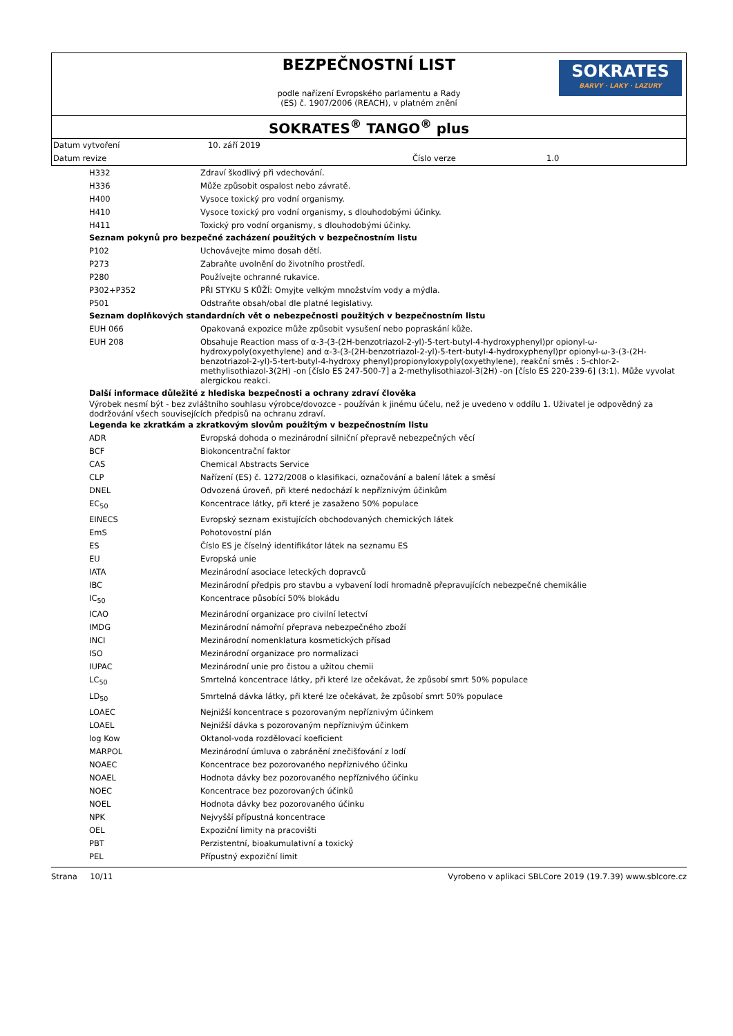BEZPEČNOSTNÍ LIST
podle nařízení Evropského parlamentu a Rady
(ES) č. 1907/2006 (REACH), v platném znění
SOKRATES
BARVY · LAKY · LAZURY
SOKRATES<sup>®</sup> TANGO<sup>®</sup> plus
| Datum vytvoření | 10. září 2019 | | |
| Datum revize | | Číslo verze | 1.0 |
| | H332 | Zdraví škodlivý při vdechování. |
| | H336 | Může způsobit ospalost nebo závratě. |
| | H400 | Vysoce toxický pro vodní organismy. |
| | H410 | Vysoce toxický pro vodní organismy, s dlouhodobými účinky. |
| | H411 | Toxický pro vodní organismy, s dlouhodobými účinky. |
Seznam pokynů pro bezpečné zacházení použitých v bezpečnostním listu
| | P102 | Uchovávejte mimo dosah dětí. |
| | P273 | Zabraňte uvolnění do životního prostředí. |
| | P280 | Používejte ochranné rukavice. |
| | P302+P352 | PŘI STYKU S KŮŽÍ: Omyjte velkým množstvím vody a mýdla. |
| | P501 | Odstraňte obsah/obal dle platné legislativy. |
Seznam doplňkových standardních vět o nebezpečnosti použitých v bezpečnostním listu
| | EUH 066 | Opakovaná expozice může způsobit vysušení nebo popraskání kůže. |
| | EUH 208 | Obsahuje Reaction mass of α-3-(3-(2H-benzotriazol-2-yl)-5-tert-butyl-4-hydroxyphenyl)pr opionyl-ω-hydroxypoly(oxyethylene) and α-3-(3-(2H-benzotriazol-2-yl)-5-tert-butyl-4-hydroxyphenyl)pr opionyl-ω-3-(3-(2H-benzotriazol-2-yl)-5-tert-butyl-4-hydroxy phenyl)propionyloxypoly(oxyethylene), reakční směs : 5-chlor-2-methylisothiazol-3(2H) -on [číslo ES 247-500-7] a 2-methylisothiazol-3(2H) -on [číslo ES 220-239-6] (3:1). Může vyvolat alergickou reakci. |
Další informace důležité z hlediska bezpečnosti a ochrany zdraví člověka
Výrobek nesmí být - bez zvláštního souhlasu výrobce/dovozce - používán k jinému účelu, než je uvedeno v oddílu 1. Uživatel je odpovědný za dodržování všech souvisejících předpisů na ochranu zdraví.
Legenda ke zkratkám a zkratkovým slovům použitým v bezpečnostním listu
| | ADR | Evropská dohoda o mezinárodní silniční přepravě nebezpečných věcí |
| | BCF | Biokoncentrační faktor |
| | CAS | Chemical Abstracts Service |
| | CLP | Nařízení (ES) č. 1272/2008 o klasifikaci, označování a balení látek a směsí |
| | DNEL | Odvozená úroveň, při které nedochází k nepříznivým účinkům |
| | EC<sub>50</sub> | Koncentrace látky, při které je zasaženo 50% populace |
| | EINECS | Evropský seznam existujících obchodovaných chemických látek |
| | EmS | Pohotovostní plán |
| | ES | Číslo ES je číselný identifikátor látek na seznamu ES |
| | EU | Evropská unie |
| | IATA | Mezinárodní asociace leteckých dopravců |
| | IBC | Mezinárodní předpis pro stavbu a vybavení lodí hromadně přepravujících nebezpečné chemikálie |
| | IC<sub>50</sub> | Koncentrace působící 50% blokádu |
| | ICAO | Mezinárodní organizace pro civilní letectví |
| | IMDG | Mezinárodní námořní přeprava nebezpečného zboží |
| | INCI | Mezinárodní nomenklatura kosmetických přísad |
| | ISO | Mezinárodní organizace pro normalizaci |
| | IUPAC | Mezinárodní unie pro čistou a užitou chemii |
| | LC<sub>50</sub> | Smrtelná koncentrace látky, při které lze očekávat, že způsobí smrt 50% populace |
| | LD<sub>50</sub> | Smrtelná dávka látky, při které lze očekávat, že způsobí smrt 50% populace |
| | LOAEC | Nejnižší koncentrace s pozorovaným nepříznivým účinkem |
| | LOAEL | Nejnižší dávka s pozorovaným nepříznivým účinkem |
| | log Kow | Oktanol-voda rozdělovací koeficient |
| | MARPOL | Mezinárodní úmluva o zabránění znečišťování z lodí |
| | NOAEC | Koncentrace bez pozorovaného nepříznivého účinku |
| | NOAEL | Hodnota dávky bez pozorovaného nepříznivého účinku |
| | NOEC | Koncentrace bez pozorovaných účinků |
| | NOEL | Hodnota dávky bez pozorovaného účinku |
| | NPK | Nejvyšší přípustná koncentrace |
| | OEL | Expoziční limity na pracovišti |
| | PBT | Perzistentní, bioakumulativní a toxický |
| | PEL | Přípustný expoziční limit |
Strana 10/11 Vyrobeno v aplikaci SBLCore 2019 (19.7.39) www.sblcore.cz